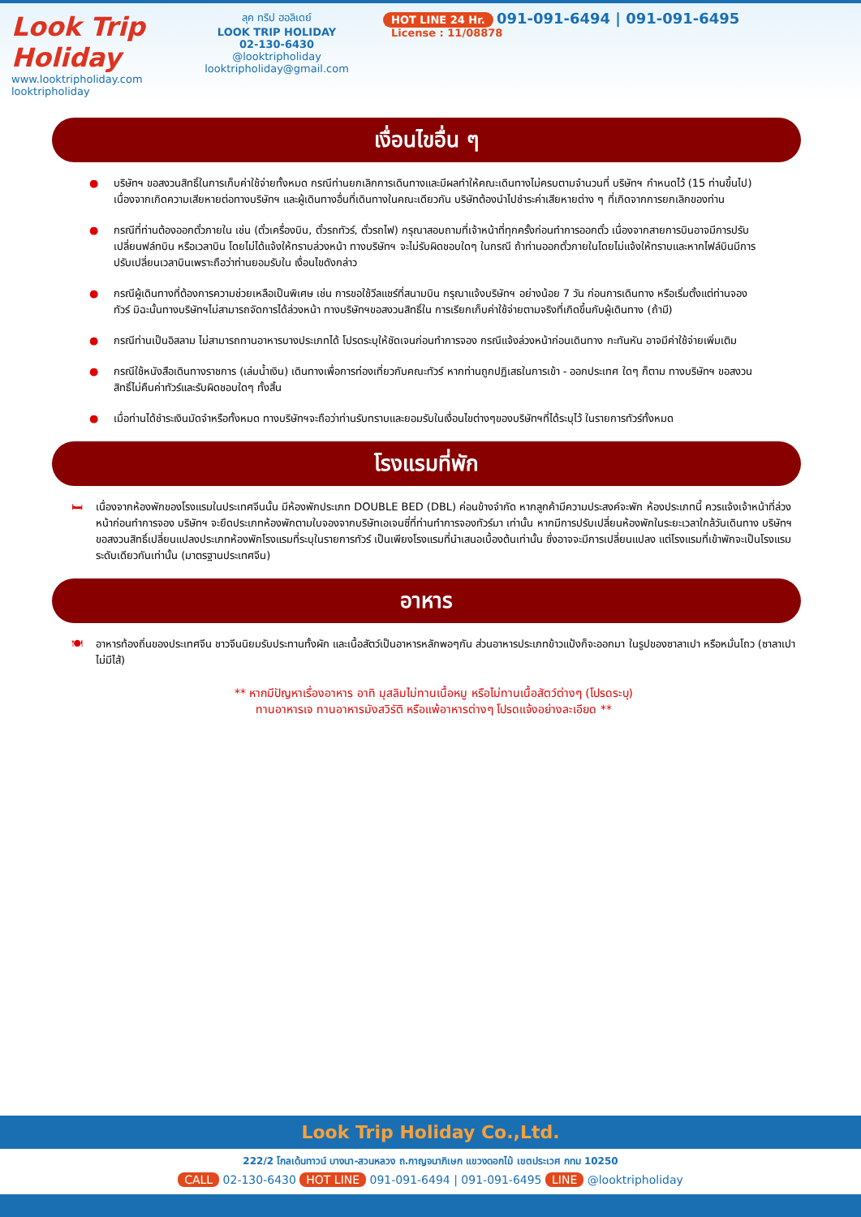Look Trip Holiday
www.looktripholiday.com
looktripholiday
ลุค ทริป ฮอลิเดย์
LOOK TRIP HOLIDAY
02-130-6430
@looktripholiday looktripholiday@gmail.com
HOT LINE 24 Hr. 091-091-6494 | 091-091-6495
License : 11/08878
เงื่อนไขอื่น ๆ
● บริษัทฯ ขอสงวนสิทธิ์ในการเก็บค่าใช้จ่ายทั้งหมด กรณีท่านยกเลิกการเดินทางและมีผลทำให้คณะเดินทางไม่ครบตามจำนวนที่ บริษัทฯ กำหนดไว้ (15 ท่านขึ้นไป) เนื่องจากเกิดความเสียหายต่อทางบริษัทฯ และผู้เดินทางอื่นที่เดินทางในคณะเดียวกัน บริษัทต้องนำไปชำระค่าเสียหายต่าง ๆ ที่เกิดจากการยกเลิกของท่าน
● กรณีที่ท่านต้องออกตั๋วภายใน เช่น (ตั๋วเครื่องบิน, ตั๋วรถทัวร์, ตั๋วรถไฟ) กรุณาสอบถามที่เจ้าหน้าที่ทุกครั้งก่อนทำการออกตั๋ว เนื่องจากสายการบินอาจมีการปรับเปลี่ยนฟล์ทบิน หรือเวลาบิน โดยไม่ได้แจ้งให้ทราบล่วงหน้า ทางบริษัทฯ จะไม่รับผิดชอบใดๆ ในกรณี ถ้าท่านออกตั๋วภายในโดยไม่แจ้งให้ทราบและหากไฟล์บินมีการปรับเปลี่ยนเวลาบินเพราะถือว่าท่านยอมรับใน เงื่อนไขดังกล่าว
● กรณีผู้เดินทางที่ต้องการความช่วยเหลือเป็นพิเศษ เช่น การขอใช้วีลแชร์ที่สนามบิน กรุณาแจ้งบริษัทฯ อย่างน้อย 7 วัน ก่อนการเดินทาง หรือเริ่มตั้งแต่ท่านจองทัวร์ มิฉะนั้นทางบริษัทฯไม่สามารถจัดการได้ล่วงหน้า ทางบริษัทฯขอสงวนสิทธิ์ใน การเรียกเก็บค่าใช้จ่ายตามจริงที่เกิดขึ้นกับผู้เดินทาง (ถ้ามี)
● กรณีท่านเป็นอิสลาม ไม่สามารถทานอาหารบางประเภทได้ โปรดระบุให้ชัดเจนก่อนทำการจอง กรณีแจ้งล่วงหน้าก่อนเดินทาง กะทันหัน อาจมีค่าใช้จ่ายเพิ่มเติม
● กรณีใช้หนังสือเดินทางราชการ (เล่มน้ำเงิน) เดินทางเพื่อการท่องเที่ยวกับคณะทัวร์ หากท่านถูกปฏิเสธในการเข้า - ออกประเทศ ใดๆ ก็ตาม ทางบริษัทฯ ขอสงวนสิทธิ์ไม่คืนค่าทัวร์และรับผิดชอบใดๆ ทั้งสิ้น
● เมื่อท่านได้ชำระเงินมัดจำหรือทั้งหมด ทางบริษัทฯจะถือว่าท่านรับทราบและยอมรับในเงื่อนไขต่างๆของบริษัทฯที่ได้ระบุไว้ ในรายการทัวร์ทั้งหมด
โรงแรมที่พัก
🛏 เนื่องจากห้องพักของโรงแรมในประเทศจีนนั้น มีห้องพักประเภท DOUBLE BED (DBL) ค่อนข้างจำกัด หากลูกค้ามีความประสงค์จะพัก ห้องประเภทนี้ ควรแจ้งเจ้าหน้าที่ล่วงหน้าก่อนทำการจอง บริษัทฯ จะยึดประเภทห้องพักตามใบจองจากบริษัทเอเจนซี่ที่ท่านทำการจองทัวร์มา เท่านั้น หากมีการปรับเปลี่ยนห้องพักในระยะเวลาใกล้วันเดินทาง บริษัทฯ ขอสงวนสิทธิ์เปลี่ยนแปลงประเภทห้องพักโรงแรมที่ระบุในรายการทัวร์ เป็นเพียงโรงแรมที่นำเสนอเบื้องต้นเท่านั้น ซึ่งอาจจะมีการเปลี่ยนแปลง แต่โรงแรมที่เข้าพักจะเป็นโรงแรมระดับเดียวกันเท่านั้น (มาตรฐานประเทศจีน)
อาหาร
🍽 อาหารท้องถิ่นของประเทศจีน ชาวจีนนิยมรับประทานทั้งผัก และเนื้อสัตว์เป็นอาหารหลักพอๆกัน ส่วนอาหารประเภทข้าวแป้งก็จะออกมา ในรูปของซาลาเปา หรือหมั่นโถว (ซาลาเปาไม่มีไส้)
** หากมีปัญหาเรื่องอาหาร อาทิ มุสลิมไม่ทานเนื้อหมู หรือไม่ทานเนื้อสัตว์ต่างๆ (โปรดระบุ)
ทานอาหารเจ ทานอาหารมังสวิรัติ หรือแพ้อาหารต่างๆ โปรดแจ้งอย่างละเอียด **
Look Trip Holiday Co.,Ltd.
222/2 โกลเด้นทาวน์ บางนา-สวนหลวง ถ.กาญจนาภิเษก แขวงดอกไม้ เขตประเวศ กทม 10250
CALL 02-130-6430 HOT LINE 091-091-6494 | 091-091-6495 LINE @looktripholiday